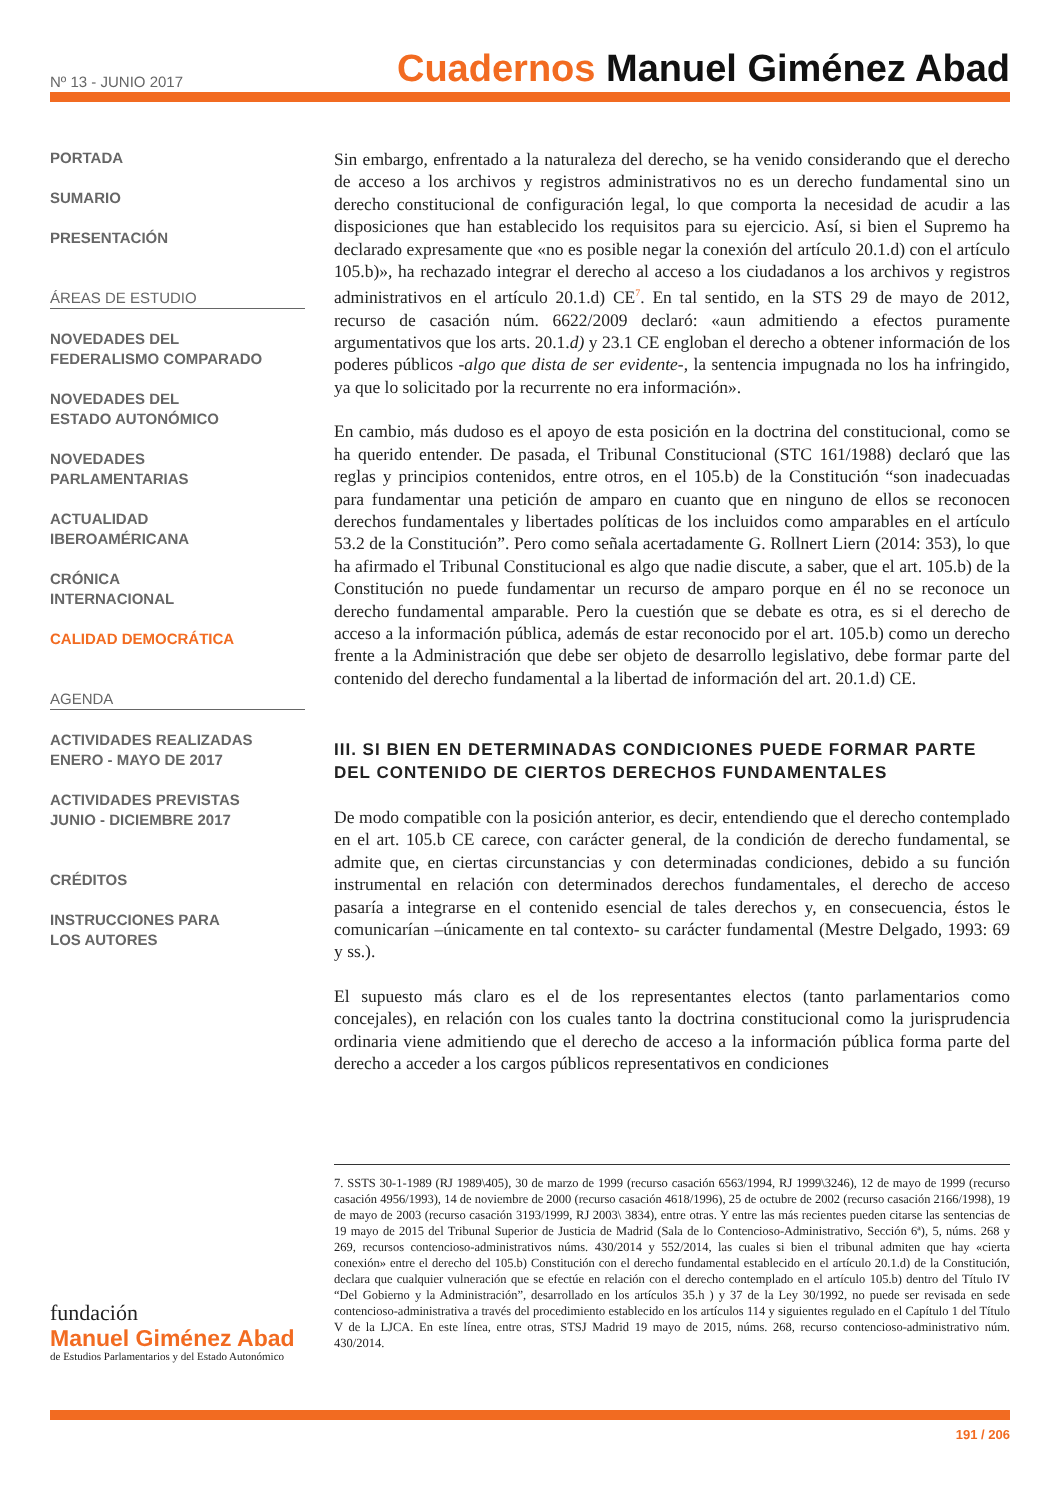Nº 13 - JUNIO 2017
Cuadernos Manuel Giménez Abad
PORTADA
SUMARIO
PRESENTACIÓN
ÁREAS DE ESTUDIO
NOVEDADES DEL
FEDERALISMO COMPARADO
NOVEDADES DEL
ESTADO AUTONÓMICO
NOVEDADES
PARLAMENTARIAS
ACTUALIDAD
IBEROAMÉRICANA
CRÓNICA
INTERNACIONAL
CALIDAD DEMOCRÁTICA
AGENDA
ACTIVIDADES REALIZADAS
ENERO - MAYO DE 2017
ACTIVIDADES PREVISTAS
JUNIO - DICIEMBRE 2017
CRÉDITOS
INSTRUCCIONES PARA
LOS AUTORES
Sin embargo, enfrentado a la naturaleza del derecho, se ha venido considerando que el derecho de acceso a los archivos y registros administrativos no es un derecho fundamental sino un derecho constitucional de configuración legal, lo que comporta la necesidad de acudir a las disposiciones que han establecido los requisitos para su ejercicio. Así, si bien el Supremo ha declarado expresamente que «no es posible negar la conexión del artículo 20.1.d) con el artículo 105.b)», ha rechazado integrar el derecho al acceso a los ciudadanos a los archivos y registros administrativos en el artículo 20.1.d) CE<sup>7</sup>. En tal sentido, en la STS 29 de mayo de 2012, recurso de casación núm. 6622/2009 declaró: «aun admitiendo a efectos puramente argumentativos que los arts. 20.1.d) y 23.1 CE engloban el derecho a obtener información de los poderes públicos -algo que dista de ser evidente-, la sentencia impugnada no los ha infringido, ya que lo solicitado por la recurrente no era información».
En cambio, más dudoso es el apoyo de esta posición en la doctrina del constitucional, como se ha querido entender. De pasada, el Tribunal Constitucional (STC 161/1988) declaró que las reglas y principios contenidos, entre otros, en el 105.b) de la Constitución “son inadecuadas para fundamentar una petición de amparo en cuanto que en ninguno de ellos se reconocen derechos fundamentales y libertades políticas de los incluidos como amparables en el artículo 53.2 de la Constitución”. Pero como señala acertadamente G. Rollnert Liern (2014: 353), lo que ha afirmado el Tribunal Constitucional es algo que nadie discute, a saber, que el art. 105.b) de la Constitución no puede fundamentar un recurso de amparo porque en él no se reconoce un derecho fundamental amparable. Pero la cuestión que se debate es otra, es si el derecho de acceso a la información pública, además de estar reconocido por el art. 105.b) como un derecho frente a la Administración que debe ser objeto de desarrollo legislativo, debe formar parte del contenido del derecho fundamental a la libertad de información del art. 20.1.d) CE.
III. SI BIEN EN DETERMINADAS CONDICIONES PUEDE FORMAR PARTE DEL CONTENIDO DE CIERTOS DERECHOS FUNDAMENTALES
De modo compatible con la posición anterior, es decir, entendiendo que el derecho contemplado en el art. 105.b CE carece, con carácter general, de la condición de derecho fundamental, se admite que, en ciertas circunstancias y con determinadas condiciones, debido a su función instrumental en relación con determinados derechos fundamentales, el derecho de acceso pasaría a integrarse en el contenido esencial de tales derechos y, en consecuencia, éstos le comunicarían –únicamente en tal contexto- su carácter fundamental (Mestre Delgado, 1993: 69 y ss.).
El supuesto más claro es el de los representantes electos (tanto parlamentarios como concejales), en relación con los cuales tanto la doctrina constitucional como la jurisprudencia ordinaria viene admitiendo que el derecho de acceso a la información pública forma parte del derecho a acceder a los cargos públicos representativos en condiciones
7. SSTS 30-1-1989 (RJ 1989\405), 30 de marzo de 1999 (recurso casación 6563/1994, RJ 1999\3246), 12 de mayo de 1999 (recurso casación 4956/1993), 14 de noviembre de 2000 (recurso casación 4618/1996), 25 de octubre de 2002 (recurso casación 2166/1998), 19 de mayo de 2003 (recurso casación 3193/1999, RJ 2003\ 3834), entre otras. Y entre las más recientes pueden citarse las sentencias de 19 mayo de 2015 del Tribunal Superior de Justicia de Madrid (Sala de lo Contencioso-Administrativo, Sección 6ª), 5, núms. 268 y 269, recursos contencioso-administrativos núms. 430/2014 y 552/2014, las cuales si bien el tribunal admiten que hay «cierta conexión» entre el derecho del 105.b) Constitución con el derecho fundamental establecido en el artículo 20.1.d) de la Constitución, declara que cualquier vulneración que se efectúe en relación con el derecho contemplado en el artículo 105.b) dentro del Título IV “Del Gobierno y la Administración”, desarrollado en los artículos 35.h ) y 37 de la Ley 30/1992, no puede ser revisada en sede contencioso-administrativa a través del procedimiento establecido en los artículos 114 y siguientes regulado en el Capítulo 1 del Título V de la LJCA. En este línea, entre otras, STSJ Madrid 19 mayo de 2015, núms. 268, recurso contencioso-administrativo núm. 430/2014.
fundación
Manuel Giménez Abad
de Estudios Parlamentarios y del Estado Autonómico
191 / 206